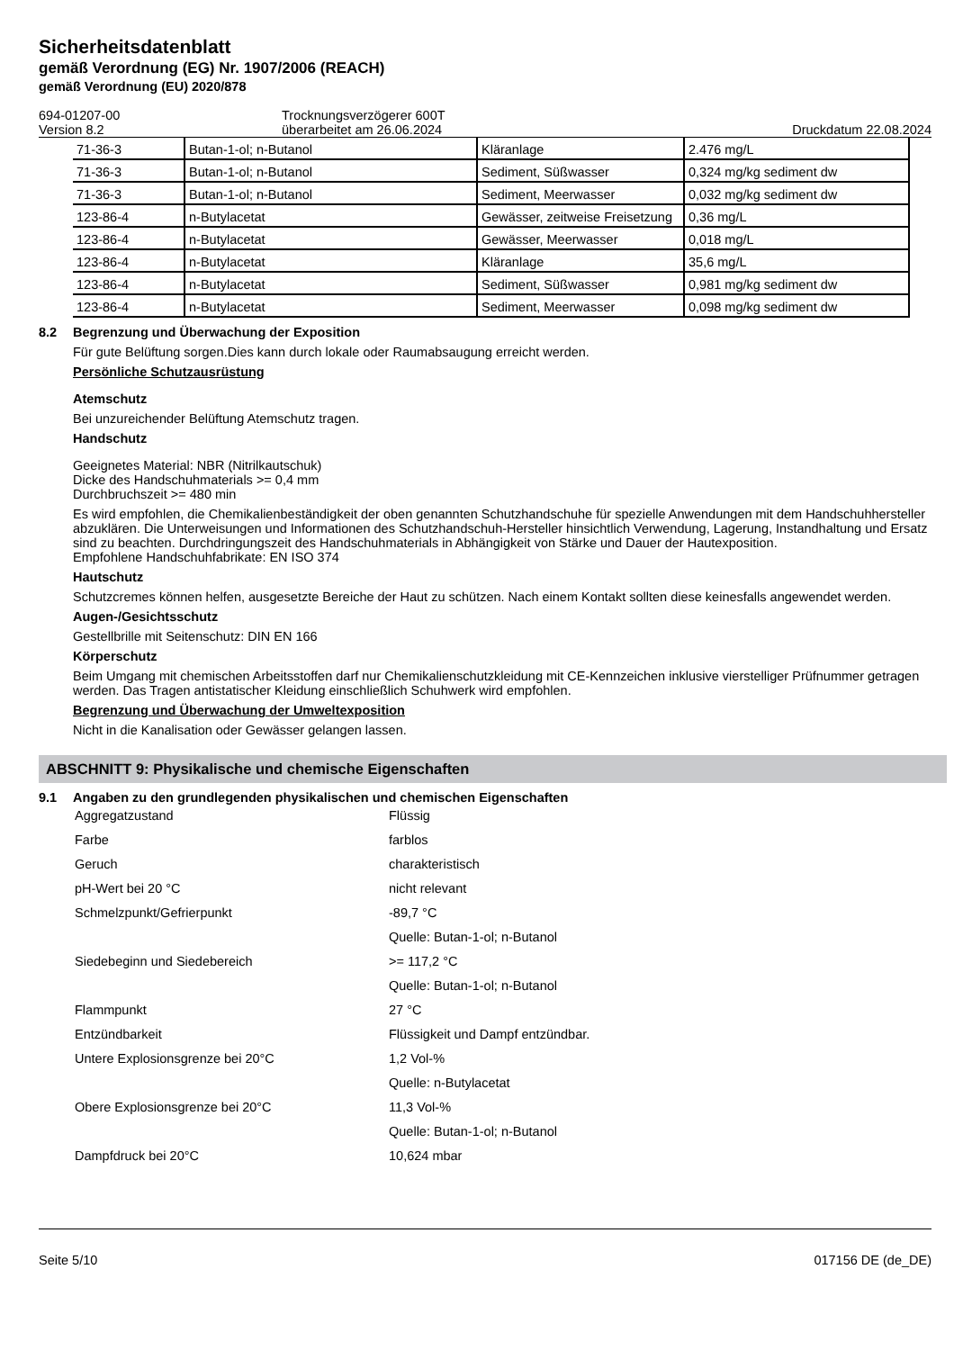Sicherheitsdatenblatt
gemäß Verordnung (EG) Nr. 1907/2006 (REACH)
gemäß Verordnung (EU) 2020/878
694-01207-00
Version 8.2
Trocknungsverzögerer 600T
überarbeitet am 26.06.2024
Druckdatum 22.08.2024
| 71-36-3 | Butan-1-ol; n-Butanol | Kläranlage | 2.476 mg/L |
| 71-36-3 | Butan-1-ol; n-Butanol | Sediment, Süßwasser | 0,324 mg/kg sediment dw |
| 71-36-3 | Butan-1-ol; n-Butanol | Sediment, Meerwasser | 0,032 mg/kg sediment dw |
| 123-86-4 | n-Butylacetat | Gewässer, zeitweise Freisetzung | 0,36 mg/L |
| 123-86-4 | n-Butylacetat | Gewässer, Meerwasser | 0,018 mg/L |
| 123-86-4 | n-Butylacetat | Kläranlage | 35,6 mg/L |
| 123-86-4 | n-Butylacetat | Sediment, Süßwasser | 0,981 mg/kg sediment dw |
| 123-86-4 | n-Butylacetat | Sediment, Meerwasser | 0,098 mg/kg sediment dw |
8.2 Begrenzung und Überwachung der Exposition
Für gute Belüftung sorgen.Dies kann durch lokale oder Raumabsaugung erreicht werden.
Persönliche Schutzausrüstung
Atemschutz
Bei unzureichender Belüftung Atemschutz tragen.
Handschutz
Geeignetes Material: NBR (Nitrilkautschuk)
Dicke des Handschuhmaterials >= 0,4 mm
Durchbruchszeit >= 480 min
Es wird empfohlen, die Chemikalienbeständigkeit der oben genannten Schutzhandschuhe für spezielle Anwendungen mit dem Handschuhhersteller abzuklären. Die Unterweisungen und Informationen des Schutzhandschuh-Hersteller hinsichtlich Verwendung, Lagerung, Instandhaltung und Ersatz sind zu beachten. Durchdringungszeit des Handschuhmaterials in Abhängigkeit von Stärke und Dauer der Hautexposition.
Empfohlene Handschuhfabrikate: EN ISO 374
Hautschutz
Schutzcremes können helfen, ausgesetzte Bereiche der Haut zu schützen. Nach einem Kontakt sollten diese keinesfalls angewendet werden.
Augen-/Gesichtsschutz
Gestellbrille mit Seitenschutz: DIN EN 166
Körperschutz
Beim Umgang mit chemischen Arbeitsstoffen darf nur Chemikalienschutzkleidung mit CE-Kennzeichen inklusive vierstelliger Prüfnummer getragen werden. Das Tragen antistatischer Kleidung einschließlich Schuhwerk wird empfohlen.
Begrenzung und Überwachung der Umweltexposition
Nicht in die Kanalisation oder Gewässer gelangen lassen.
ABSCHNITT 9: Physikalische und chemische Eigenschaften
9.1 Angaben zu den grundlegenden physikalischen und chemischen Eigenschaften
| Aggregatzustand | Flüssig |
| Farbe | farblos |
| Geruch | charakteristisch |
| pH-Wert bei 20 °C | nicht relevant |
| Schmelzpunkt/Gefrierpunkt | -89,7 °C |
| | Quelle: Butan-1-ol; n-Butanol |
| Siedebeginn und Siedebereich | >= 117,2 °C |
| | Quelle: Butan-1-ol; n-Butanol |
| Flammpunkt | 27 °C |
| Entzündbarkeit | Flüssigkeit und Dampf entzündbar. |
| Untere Explosionsgrenze bei 20°C | 1,2 Vol-% |
| | Quelle: n-Butylacetat |
| Obere Explosionsgrenze bei 20°C | 11,3 Vol-% |
| | Quelle: Butan-1-ol; n-Butanol |
| Dampfdruck bei 20°C | 10,624 mbar |
Seite 5/10 017156 DE (de_DE)